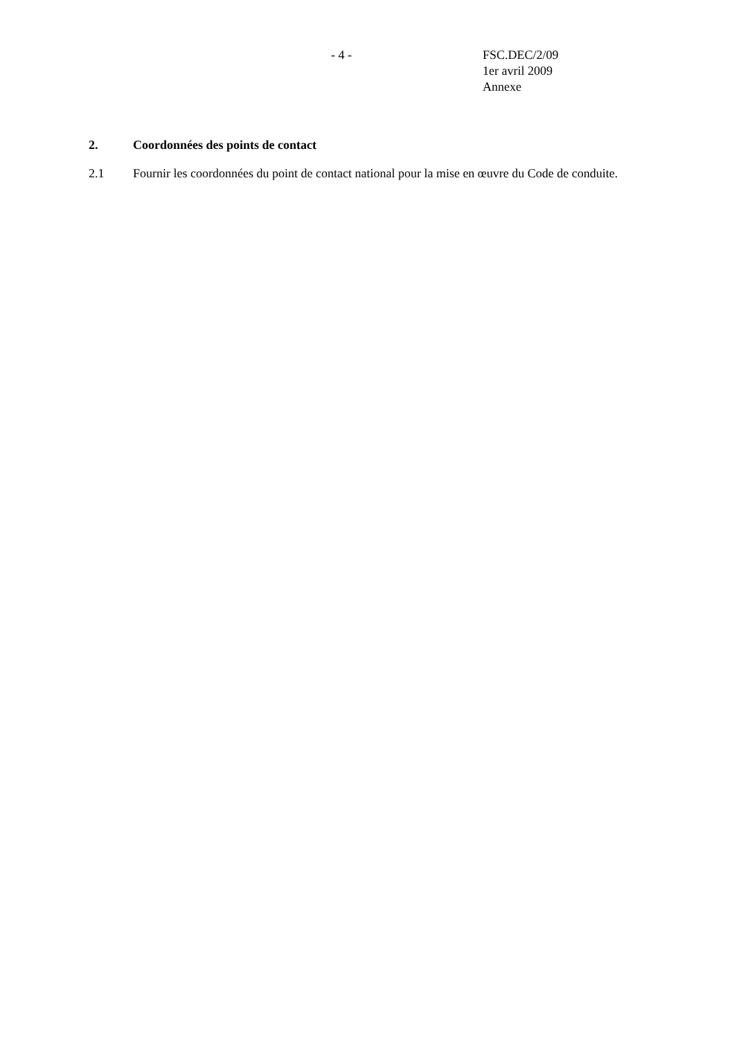- 4 - FSC.DEC/2/09
1er avril 2009
Annexe
2. Coordonnées des points de contact
2.1 Fournir les coordonnées du point de contact national pour la mise en œuvre du Code de conduite.